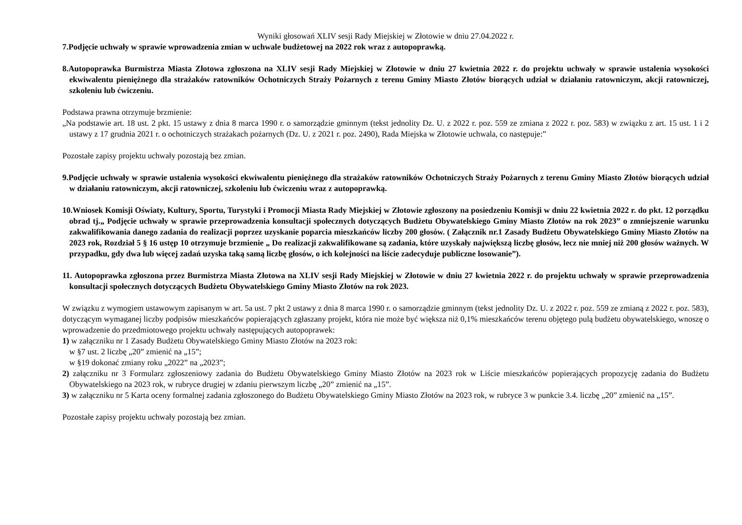Wyniki głosowań XLIV sesji Rady Miejskiej w Złotowie w dniu 27.04.2022 r.
7.Podjęcie uchwały w sprawie wprowadzenia zmian w uchwale budżetowej na 2022 rok wraz z autopoprawką.
8.Autopoprawka Burmistrza Miasta Złotowa zgłoszona na XLIV sesji Rady Miejskiej w Złotowie w dniu 27 kwietnia 2022 r. do projektu uchwały w sprawie ustalenia wysokości ekwiwalentu pieniężnego dla strażaków ratowników Ochotniczych Straży Pożarnych z terenu Gminy Miasto Złotów biorących udział w działaniu ratowniczym, akcji ratowniczej, szkoleniu lub ćwiczeniu.
Podstawa prawna otrzymuje brzmienie:
„Na podstawie art. 18 ust. 2 pkt. 15 ustawy z dnia 8 marca 1990 r. o samorządzie gminnym (tekst jednolity Dz. U. z 2022 r. poz. 559 ze zmiana z 2022 r. poz. 583) w związku z art. 15 ust. 1 i 2 ustawy z 17 grudnia 2021 r. o ochotniczych strażakach pożarnych (Dz. U. z 2021 r. poz. 2490), Rada Miejska w Złotowie uchwala, co następuje:”
Pozostałe zapisy projektu uchwały pozostają bez zmian.
9.Podjęcie uchwały w sprawie ustalenia wysokości ekwiwalentu pieniężnego dla strażaków ratowników Ochotniczych Straży Pożarnych z terenu Gminy Miasto Złotów biorących udział w działaniu ratowniczym, akcji ratowniczej, szkoleniu lub ćwiczeniu wraz z autopoprawką.
10.Wniosek Komisji Oświaty, Kultury, Sportu, Turystyki i Promocji Miasta Rady Miejskiej w Złotowie zgłoszony na posiedzeniu Komisji w dniu 22 kwietnia 2022 r. do pkt. 12 porządku obrad tj.„ Podjęcie uchwały w sprawie przeprowadzenia konsultacji społecznych dotyczących Budżetu Obywatelskiego Gminy Miasto Złotów na rok 2023” o zmniejszenie warunku zakwalifikowania danego zadania do realizacji poprzez uzyskanie poparcia mieszkańców liczby 200 głosów. ( Załącznik nr.1 Zasady Budżetu Obywatelskiego Gminy Miasto Złotów na 2023 rok, Rozdział 5 § 16 ustęp 10 otrzymuje brzmienie „ Do realizacji zakwalifikowane są zadania, które uzyskały największą liczbę głosów, lecz nie mniej niż 200 głosów ważnych. W przypadku, gdy dwa lub więcej zadań uzyska taką samą liczbę głosów, o ich kolejności na liście zadecyduje publiczne losowanie”).
11. Autopoprawka zgłoszona przez Burmistrza Miasta Złotowa na XLIV sesji Rady Miejskiej w Złotowie w dniu 27 kwietnia 2022 r. do projektu uchwały w sprawie przeprowadzenia konsultacji społecznych dotyczących Budżetu Obywatelskiego Gminy Miasto Złotów na rok 2023.
W związku z wymogiem ustawowym zapisanym w art. 5a ust. 7 pkt 2 ustawy z dnia 8 marca 1990 r. o samorządzie gminnym (tekst jednolity Dz. U. z 2022 r. poz. 559 ze zmianą z 2022 r. poz. 583), dotyczącym wymaganej liczby podpisów mieszkańców popierających zgłaszany projekt, która nie może być większa niż 0,1% mieszkańców terenu objętego pulą budżetu obywatelskiego, wnoszę o wprowadzenie do przedmiotowego projektu uchwały następujących autopoprawek:
1) w załączniku nr 1 Zasady Budżetu Obywatelskiego Gminy Miasto Złotów na 2023 rok:
w §7 ust. 2 liczbę „20” zmienić na „15”;
w §19 dokonać zmiany roku „2022” na „2023”;
2) załączniku nr 3 Formularz zgłoszeniowy zadania do Budżetu Obywatelskiego Gminy Miasto Złotów na 2023 rok w Liście mieszkańców popierających propozycję zadania do Budżetu Obywatelskiego na 2023 rok, w rubryce drugiej w zdaniu pierwszym liczbę „20” zmienić na „15”.
3) w załączniku nr 5 Karta oceny formalnej zadania zgłoszonego do Budżetu Obywatelskiego Gminy Miasto Złotów na 2023 rok, w rubryce 3 w punkcie 3.4. liczbę „20” zmienić na „15”.
Pozostałe zapisy projektu uchwały pozostają bez zmian.